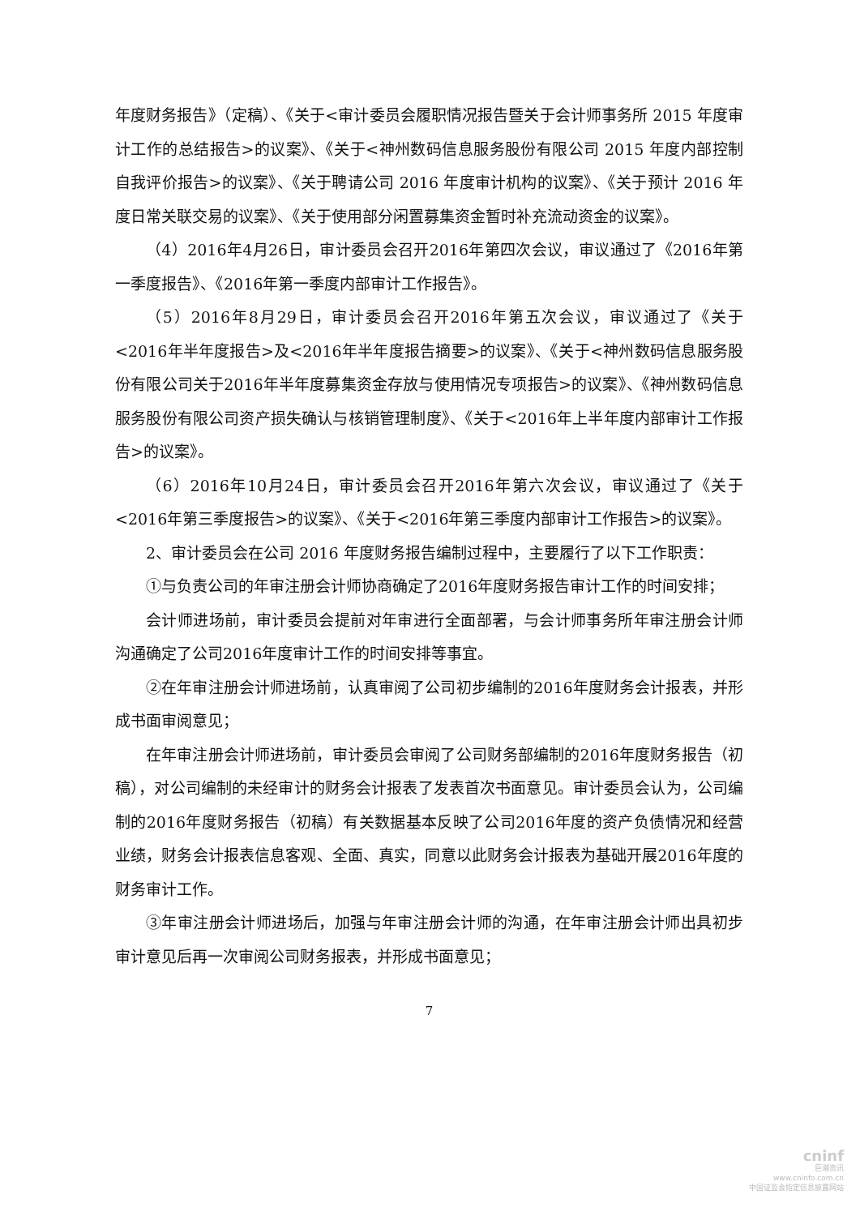年度财务报告》（定稿）、《关于<审计委员会履职情况报告暨关于会计师事务所 2015 年度审计工作的总结报告>的议案》、《关于<神州数码信息服务股份有限公司 2015 年度内部控制自我评价报告>的议案》、《关于聘请公司 2016 年度审计机构的议案》、《关于预计 2016 年度日常关联交易的议案》、《关于使用部分闲置募集资金暂时补充流动资金的议案》。
（4）2016年4月26日，审计委员会召开2016年第四次会议，审议通过了《2016年第一季度报告》、《2016年第一季度内部审计工作报告》。
（5）2016年8月29日，审计委员会召开2016年第五次会议，审议通过了《关于<2016年半年度报告>及<2016年半年度报告摘要>的议案》、《关于<神州数码信息服务股份有限公司关于2016年半年度募集资金存放与使用情况专项报告>的议案》、《神州数码信息服务股份有限公司资产损失确认与核销管理制度》、《关于<2016年上半年度内部审计工作报告>的议案》。
（6）2016年10月24日，审计委员会召开2016年第六次会议，审议通过了《关于<2016年第三季度报告>的议案》、《关于<2016年第三季度内部审计工作报告>的议案》。
2、审计委员会在公司 2016 年度财务报告编制过程中，主要履行了以下工作职责：
①与负责公司的年审注册会计师协商确定了2016年度财务报告审计工作的时间安排；
会计师进场前，审计委员会提前对年审进行全面部署，与会计师事务所年审注册会计师沟通确定了公司2016年度审计工作的时间安排等事宜。
②在年审注册会计师进场前，认真审阅了公司初步编制的2016年度财务会计报表，并形成书面审阅意见；
在年审注册会计师进场前，审计委员会审阅了公司财务部编制的2016年度财务报告（初稿），对公司编制的未经审计的财务会计报表了发表首次书面意见。审计委员会认为，公司编制的2016年度财务报告（初稿）有关数据基本反映了公司2016年度的资产负债情况和经营业绩，财务会计报表信息客观、全面、真实，同意以此财务会计报表为基础开展2016年度的财务审计工作。
③年审注册会计师进场后，加强与年审注册会计师的沟通，在年审注册会计师出具初步审计意见后再一次审阅公司财务报表，并形成书面意见；
7
cninf
巨潮资讯
www.cninfo.com.cn
中国证监会指定信息披露网站